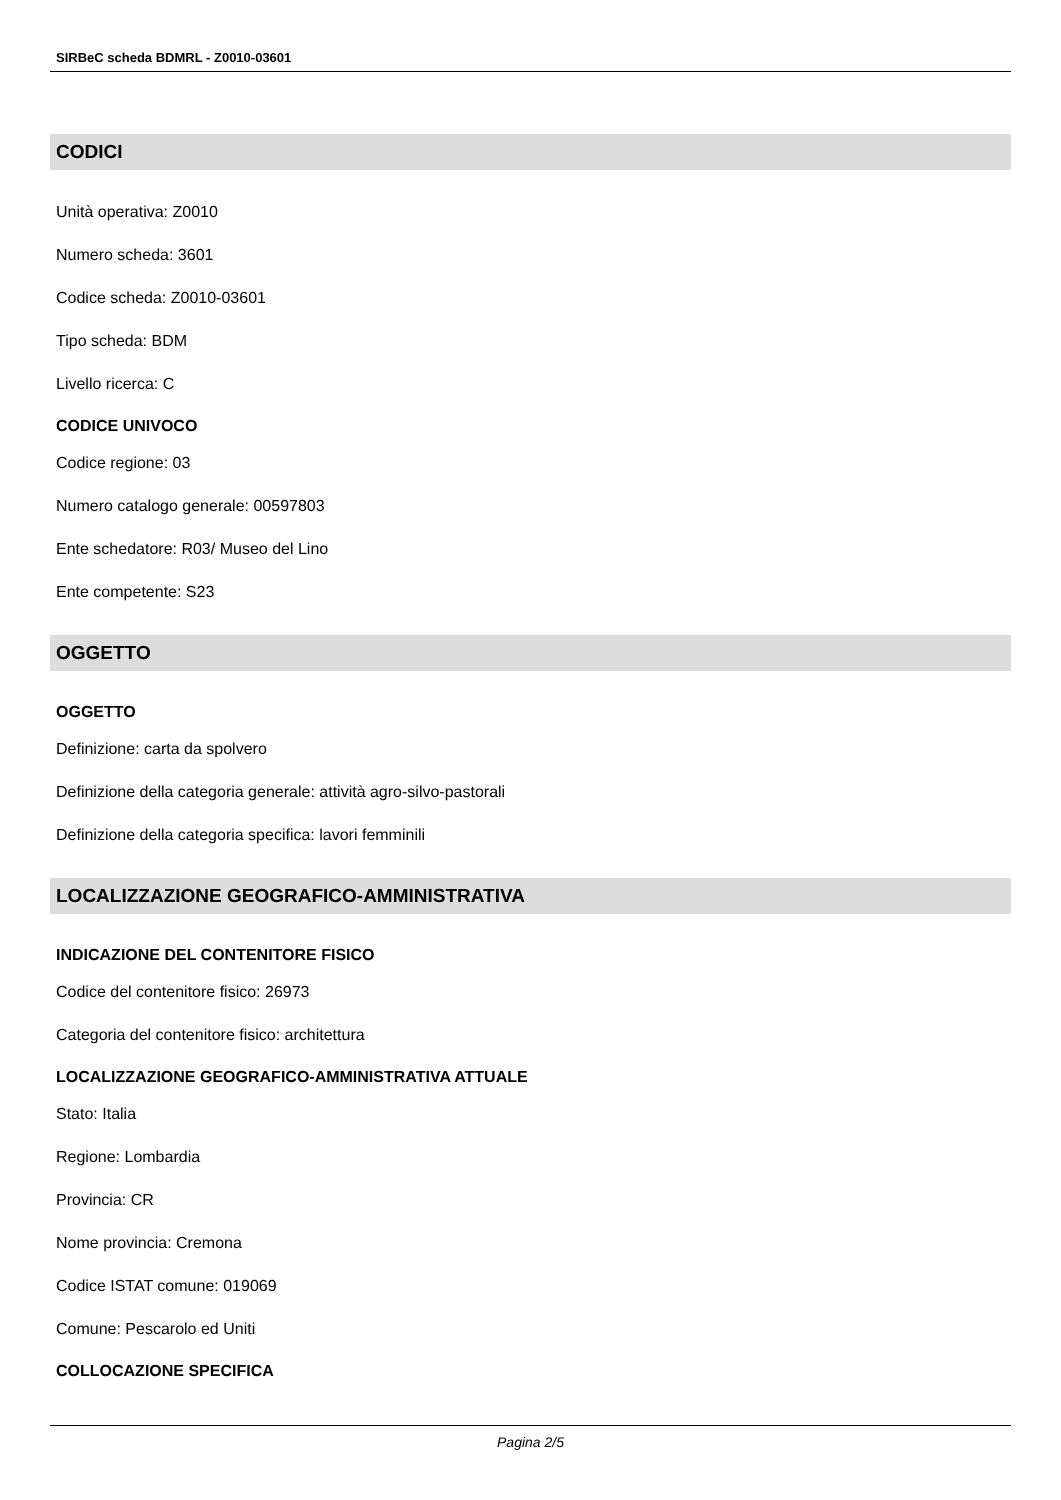SIRBeC scheda BDMRL - Z0010-03601
CODICI
Unità operativa: Z0010
Numero scheda: 3601
Codice scheda: Z0010-03601
Tipo scheda: BDM
Livello ricerca: C
CODICE UNIVOCO
Codice regione: 03
Numero catalogo generale: 00597803
Ente schedatore: R03/ Museo del Lino
Ente competente: S23
OGGETTO
OGGETTO
Definizione: carta da spolvero
Definizione della categoria generale: attività agro-silvo-pastorali
Definizione della categoria specifica: lavori femminili
LOCALIZZAZIONE GEOGRAFICO-AMMINISTRATIVA
INDICAZIONE DEL CONTENITORE FISICO
Codice del contenitore fisico: 26973
Categoria del contenitore fisico: architettura
LOCALIZZAZIONE GEOGRAFICO-AMMINISTRATIVA ATTUALE
Stato: Italia
Regione: Lombardia
Provincia: CR
Nome provincia: Cremona
Codice ISTAT comune: 019069
Comune: Pescarolo ed Uniti
COLLOCAZIONE SPECIFICA
Pagina 2/5